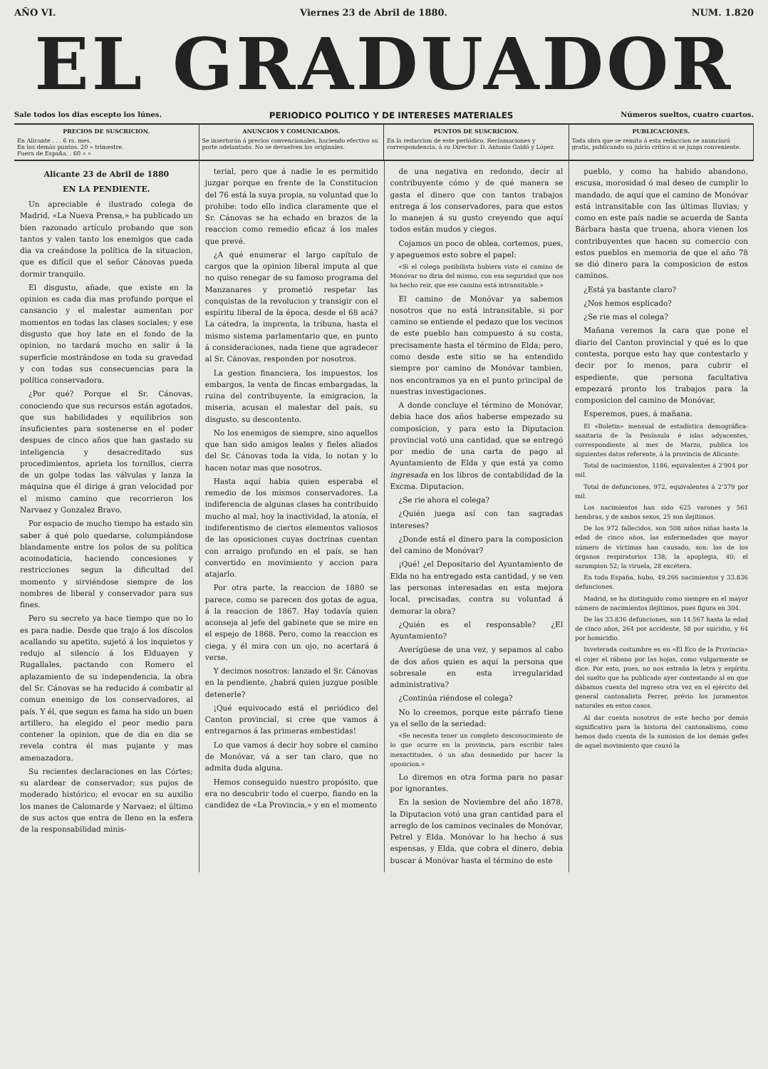AÑO VI. Viernes 23 de Abril de 1880. NUM. 1.820
EL GRADUADOR
Sale todos los dias escepto los lúnes. PERIODICO POLITICO Y DE INTERESES MATERIALES Números sueltos, cuatro cuartos.
PRECIOS DE SUSCRICION.
En Alicante . . . 6 rs. mes.
En los demás puntos. 20 » trimestre.
Fuera de España. . 60 » »
ANUNCIOS Y COMUNICADOS.
Se insertarán á precios convencionales, haciendo efectivo su porte adelantado. No se devuelven los originales.
PUNTOS DE SUSCRICION.
En la redaccion de este periódico. Reclamaciones y correspondencia, á su Director: D. Antonio Galdó y López.
PUBLICACIONES.
Toda obra que se remita á esta redaccion se anunciará gratis, publicando su juicio crítico si se juzga conveniente.
Alicante 23 de Abril de 1880
EN LA PENDIENTE.
Un apreciable é ilustrado colega de Madrid, «La Nueva Prensa,» ha publicado un bien razonado artículo probando que son tantos y valen tanto los enemigos que cada dia va creándose la política de la situacion, que es difícil que el señor Cánovas pueda dormir tranquilo.
El disgusto, añade, que existe en la opinion es cada dia mas profundo porque el cansancio y el malestar aumentan por momentos en todas las clases sociales; y ese disgusto que hoy late en el fondo de la opinion, no tardará mucho en salir á la superficie mostrándose en toda su gravedad y con todas sus consecuencias para la política conservadora.
¿Por qué? Porque el Sr. Cánovas, conociendo que sus recursos están agotados, que sus habilidades y equilibrios son insuficientes para sostenerse en el poder despues de cinco años que han gastado su inteligencia y desacreditado sus procedimientos, aprieta los tornillos, cierra de un golpe todas las válvulas y lanza la máquina que él dirige á gran velocidad por el mismo camino que recorrieron los Narvaez y Gonzalez Bravo.
Por espacio de mucho tiempo ha estado sin saber á qué polo quedarse, columpiándose blandamente entre los polos de su política acomodaticia, haciendo concesiones y restricciones segun la dificultad del momento y sirviéndose siempre de los nombres de liberal y conservador para sus fines.
Pero su secreto ya hace tiempo que no lo es para nadie. Desde que trajo á los díscolos acallando su apetito, sujetó á los inquietos y redujo al silencio á los Elduayen y Rugallales, pactando con Romero el aplazamiento de su independencia, la obra del Sr. Cánovas se ha reducido á combatir al comun enemigo de los conservadores, al país. Y él, que segun es fama ha sido un buen artillero, ha elegido el peor medio para contener la opinion, que de dia en dia se revela contra él mas pujante y mas amenazadora.
Su recientes declaraciones en las Córtes; su alardear de conservador; sus pujos de moderado histórico; el evocar en su auxilio los manes de Calomarde y Narvaez; el último de sus actos que entra de lleno en la esfera de la responsabilidad minis-
terial, pero que á nadie le es permitido juzgar porque en frente de la Constitucion del 76 está la suya propia, su voluntad que lo prohibe: todo ello indica claramente que el Sr. Cánovas se ha echado en brazos de la reaccion como remedio eficaz á los males que prevé.
¿A qué enumerar el largo capítulo de cargos que la opinion liberal imputa al que no quiso renegar de su famoso programa del Manzanares y prometió respetar las conquistas de la revolucion y transigir con el espíritu liberal de la época, desde el 68 acá? La cátedra, la imprenta, la tribuna, hasta el mismo sistema parlamentario que, en punto á consideraciones, nada tiene que agradecer al Sr. Cánovas, responden por nosotros.
La gestion financiera, los impuestos, los embargos, la venta de fincas embargadas, la ruina del contribuyente, la emigracion, la miseria, acusan el malestar del país, su disgusto, su descontento.
No los enemigos de siempre, sino aquellos que han sido amigos leales y fieles aliados del Sr. Cánovas toda la vida, lo notan y lo hacen notar mas que nosotros.
Hasta aquí habia quien esperaba el remedio de los mismos conservadores. La indiferencia de algunas clases ha contribuido mucho al mal, hoy la inactividad, la atonía, el indiferentismo de ciertos elementos valiosos de las oposiciones cuyas doctrinas cuentan con arraigo profundo en el país, se han convertido en movimiento y accion para atajarlo.
Por otra parte, la reaccion de 1880 se parece, como se parecen dos gotas de agua, á la reaccion de 1867. Hay todavía quien aconseja al jefe del gabinete que se mire en el espejo de 1868. Pero, como la reaccion es ciega, y él mira con un ojo, no acertará á verse.
Y decimos nosotros: lanzado el Sr. Cánovas en la pendiente, ¿habrá quien juzgue posible detenerle?
¡Qué equivocado está el periódico del Canton provincial, si cree que vamos á entregarnos á las primeras embestidas!
Lo que vamos á decir hoy sobre el camino de Monóvar, vá a ser tan claro, que no admita duda alguna.
Hemos conseguido nuestro propósito, que era no descubrir todo el cuerpo, fiando en la candidez de «La Provincia,» y en el momento
de una negativa en redondo, decir al contribuyente cómo y de qué manera se gasta el dinero que con tantos trabajos entrega á los conservadores, para que estos lo manejen á su gusto creyendo que aquí todos están mudos y ciegos.
Cojamos un poco de oblea, cortemos, pues, y apeguemos esto sobre el papel:
«Si el colega posibilista hubiera visto el camino de Monóvar no diria del mismo, con esa seguridad que nos ha hecho reir, que ese camino está intransitable.»
El camino de Monóvar ya sabemos nosotros que no está intransitable, si por camino se entiende el pedazo que los vecinos de este pueblo han compuesto á su costa, precisamente hasta el término de Elda; pero, como desde este sitio se ha entendido siempre por camino de Monóvar tambien, nos encontramos ya en el punto principal de nuestras investigaciones.
A donde concluye el término de Monóvar, debia hace dos años haberse empezado su composicion, y para esto la Diputacion provincial votó una cantidad, que se entregó por medio de una carta de pago al Ayuntamiento de Elda y que está ya como ingresada en los libros de contabilidad de la Excma. Diputacion.
¿Se rie ahora el colega?
¿Quién juega así con tan sagradas intereses?
¿Donde está el dinero para la composicion del camino de Monóvar?
¡Qué! ¿el Depositario del Ayuntamiento de Elda no ha entregado esta cantidad, y se ven las personas interesadas en esta mejora local, precisadas, contra su voluntad á demorar la obra?
¿Quién es el responsable? ¿El Ayuntamiento?
Averígüese de una vez, y sepamos al cabo de dos años quien es aquí la persona que sobresale en esta irregularidad administrativa?
¿Continúa riéndose el colega?
No lo creemos, porque este párrafo tiene ya el sello de la seriedad:
«Se necesita tener un completo desconocimiento de lo que ocurre en la provincia, para escribir tales inexactitudes, ó un afan desmedido por hacer la oposicion.»
Lo diremos en otra forma para no pasar por ignorantes.
En la sesion de Noviembre del año 1878, la Diputacion votó una gran cantidad para el arreglo de los caminos vecinales de Monóvar, Petrel y Elda. Monóvar lo ha hecho á sus espensas, y Elda, que cobra el dinero, debia buscar á Monóvar hasta el término de este
pueblo, y como ha habido abandono, escusa, morosidad ó mal deseo de cumplir lo mandado, de aquí que el camino de Monóvar está intransitable con las últimas lluvias; y como en este país nadie se acuerda de Santa Bárbara hasta que truena, ahora vienen los contribuyentes que hacen su comercio con estos pueblos en memoria de que el año 78 se dió dinero para la composicion de estos caminos.
¿Está ya bastante claro?
¿Nos hemos esplicado?
¿Se rie mas el colega?
Mañana veremos la cara que pone el diario del Canton provincial y qué es lo que contesta, porque esto hay que contestarlo y decir por lo menos, para cubrir el espediente, que persona facultativa empezará pronto los trabajos para la composicion del camino de Monóvar.
Esperemos, pues, á mañana.
El «Boletin» mensual de estadística demográfica-sanitaria de la Península é islas adyacentes, correspondiente al mes de Marzo, publica los siguientes datos referente, á la provincia de Alicante:
Total de nacimientos, 1186, equivalentes á 2'904 por mil.
Total de defunciones, 972, equivalentes á 2'379 por mil.
Los nacimientos han sido 625 varones y 561 hembras, y de ambos sexos, 25 son ilejítimos.
De los 972 fallecidos, son 508 niños niñas hasta la edad de cinco años, las enfermedades que mayor número de víctimas han causado, son: las de los órganos respiratorios 138; la apoplegia, 40; el sarampion 52; la viruela, 28 excétera.
En toda España, hubo, 49.266 nacimientos y 33.836 defunciones.
Madrid, se ha distinguido como siempre en el mayor número de nacimientos ilejítimos, pues figura en 304.
De las 33.836 defunciones, son 14.567 hasta la edad de cinco años, 264 por accidente, 58 por suicidio, y 64 por homicidio.
Inveterada costumbre es en «El Eco de la Provincia» el cojer el rábano por las hojas, como vulgarmente se dice. Por esto, pues, no nos estraña la letra y espíritu del suelto que ha publicado ayer contestando al en que dábamos cuenta del ingreso otra vez en el ejército del general cantonalista Ferrer, prévio los juramentos naturales en estos casos.
Al dar cuenta nosotros de este hecho por demás significativo para la historia del cantonalismo, como hemos dado cuenta de la sumision de los demás gefes de aquel movimiento que causó la